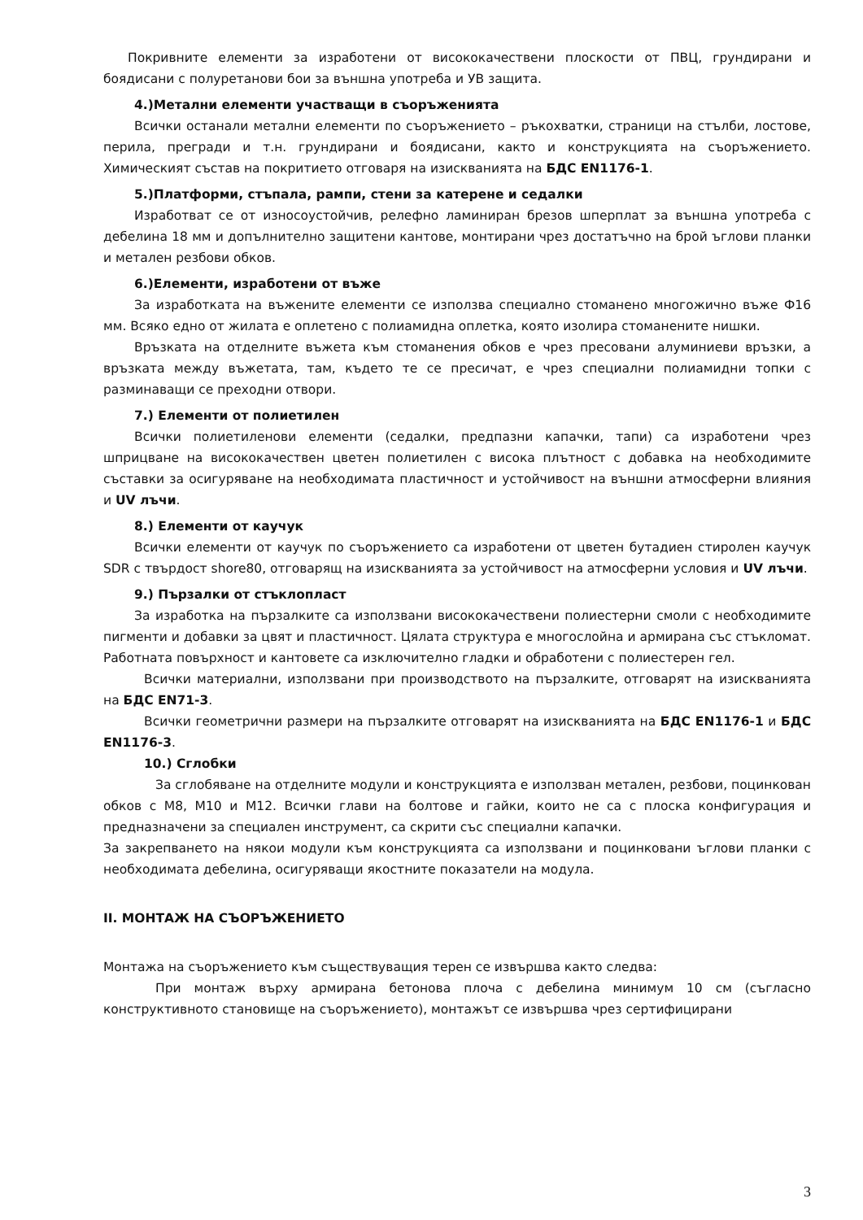Покривните елементи за изработени от висококачествени плоскости от ПВЦ, грундирани и боядисани с полуретанови бои за външна употреба и УВ защита.
4.)Метални елементи участващи в съоръженията
Всички останали метални елементи по съоръжението – ръкохватки, страници на стълби, лостове, перила, прегради и т.н. грундирани и боядисани, както и конструкцията на съоръжението. Химическият състав на покритието отговаря на изискванията на БДС EN1176-1.
5.)Платформи, стъпала, рампи, стени за катерене и седалки
Изработват се от износоустойчив, релефно ламиниран брезов шперплат за външна употреба с дебелина 18 мм и допълнително защитени кантове, монтирани чрез достатъчно на брой ъглови планки и метален резбови обков.
6.)Елементи, изработени от въже
За изработката на въжените елементи се използва специално стоманено многожично въже Ф16 мм. Всяко едно от жилата е оплетено с полиамидна оплетка, която изолира стоманените нишки.
Връзката на отделните въжета към стоманения обков е чрез пресовани алуминиеви връзки, а връзката между въжетата, там, където те се пресичат, е чрез специални полиамидни топки с разминаващи се преходни отвори.
7.) Елементи от полиетилен
Всички полиетиленови елементи (седалки, предпазни капачки, тапи) са изработени чрез шприцване на висококачествен цветен полиетилен с висока плътност с добавка на необходимите съставки за осигуряване на необходимата пластичност и устойчивост на външни атмосферни влияния и UV лъчи.
8.) Елементи от каучук
Всички елементи от каучук по съоръжението са изработени от цветен бутадиен стиролен каучук SDR с твърдост shore80, отговарящ на изискванията за устойчивост на атмосферни условия и UV лъчи.
9.) Пързалки от стъклопласт
За изработка на пързалките са използвани висококачествени полиестерни смоли с необходимите пигменти и добавки за цвят и пластичност. Цялата структура е многослойна и армирана със стъкломат. Работната повърхност и кантовете са изключително гладки и обработени с полиестерен гел.
Всички материални, използвани при производството на пързалките, отговарят на изискванията на БДС EN71-3.
Всички геометрични размери на пързалките отговарят на изискванията на БДС EN1176-1 и БДС EN1176-3.
10.) Сглобки
За сглобяване на отделните модули и конструкцията е използван метален, резбови, поцинкован обков с М8, М10 и М12. Всички глави на болтове и гайки, които не са с плоска конфигурация и предназначени за специален инструмент, са скрити със специални капачки.
За закрепването на някои модули към конструкцията са използвани и поцинковани ъглови планки с необходимата дебелина, осигуряващи якостните показатели на модула.
II. МОНТАЖ НА СЪОРЪЖЕНИЕТО
Монтажа на съоръжението към съществуващия терен се извършва както следва:
При монтаж върху армирана бетонова плоча с дебелина минимум 10 см (съгласно конструктивното становище на съоръжението), монтажът се извършва чрез сертифицирани
3